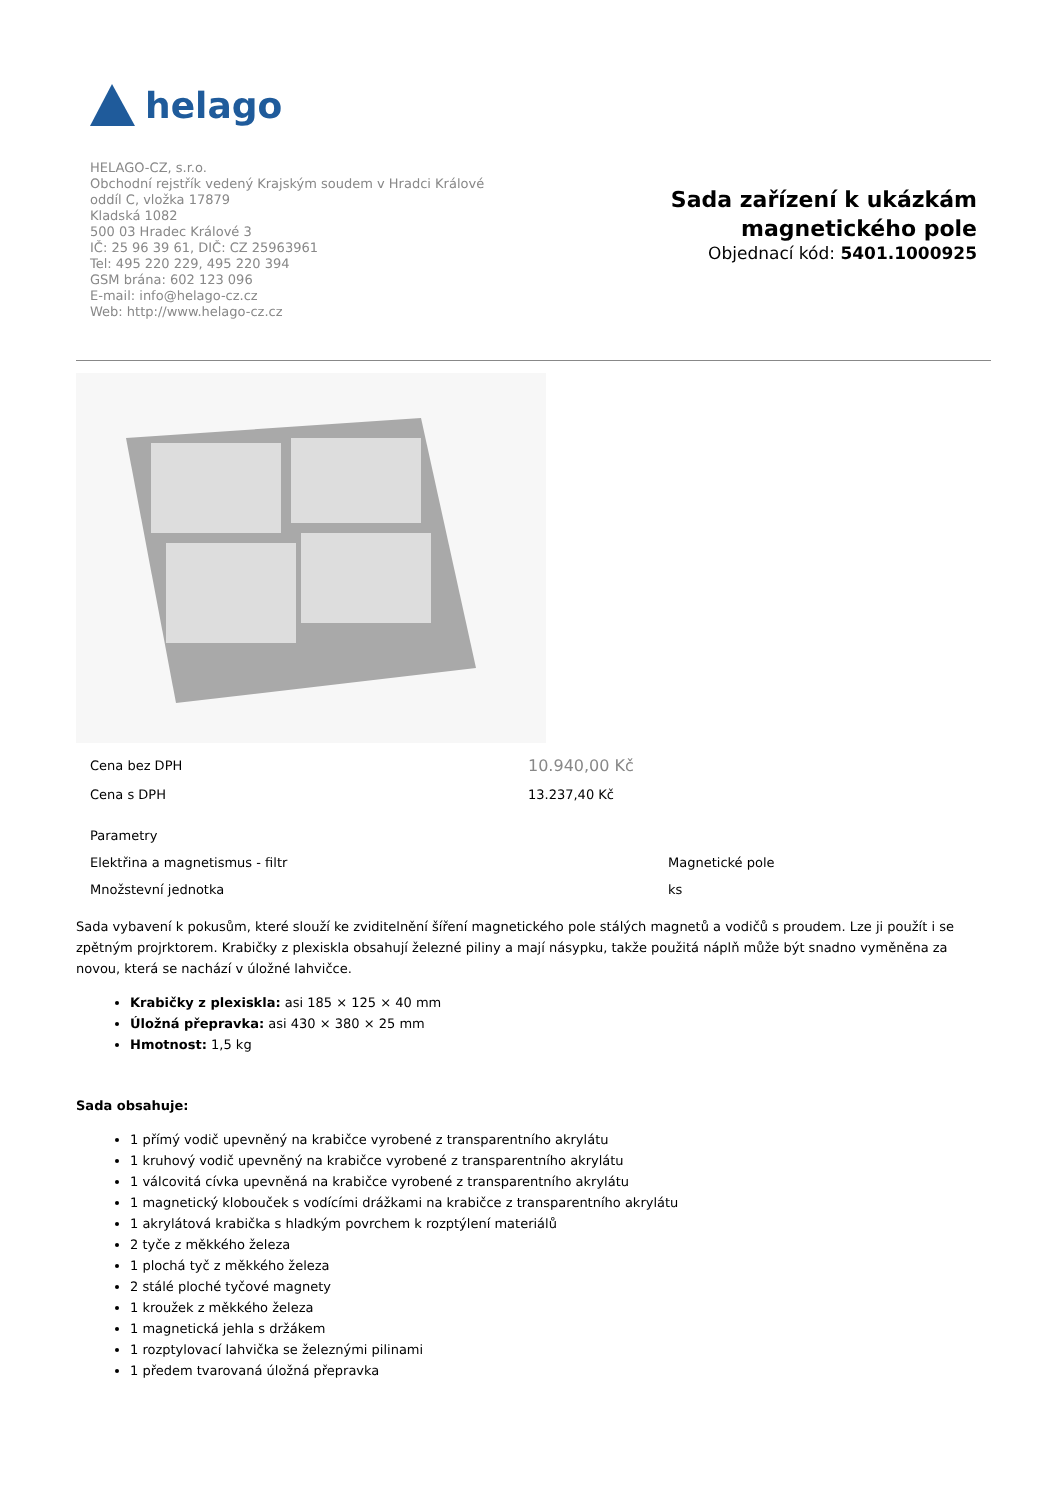helago
HELAGO-CZ, s.r.o.
Obchodní rejstřík vedený Krajským soudem v Hradci Králové
oddíl C, vložka 17879
Kladská 1082
500 03 Hradec Králové 3
IČ: 25 96 39 61, DIČ: CZ 25963961
Tel: 495 220 229, 495 220 394
GSM brána: 602 123 096
E-mail: info@helago-cz.cz
Web: http://www.helago-cz.cz
Sada zařízení k ukázkám
magnetického pole
Objednací kód: 5401.1000925
| Cena bez DPH | 10.940,00 Kč |
| Cena s DPH | 13.237,40 Kč |
| Parametry | |
| Elektřina a magnetismus - filtr | Magnetické pole |
| Množstevní jednotka | ks |
Sada vybavení k pokusům, které slouží ke zviditelnění šíření magnetického pole stálých magnetů a vodičů s proudem. Lze ji použít i se zpětným projrktorem. Krabičky z plexiskla obsahují železné piliny a mají násypku, takže použitá náplň může být snadno vyměněna za novou, která se nachází v úložné lahvičce.
Krabičky z plexiskla: asi 185 × 125 × 40 mm
Úložná přepravka: asi 430 × 380 × 25 mm
Hmotnost: 1,5 kg
Sada obsahuje:
1 přímý vodič upevněný na krabičce vyrobené z transparentního akrylátu
1 kruhový vodič upevněný na krabičce vyrobené z transparentního akrylátu
1 válcovitá cívka upevněná na krabičce vyrobené z transparentního akrylátu
1 magnetický klobouček s vodícími drážkami na krabičce z transparentního akrylátu
1 akrylátová krabička s hladkým povrchem k rozptýlení materiálů
2 tyče z měkkého železa
1 plochá tyč z měkkého železa
2 stálé ploché tyčové magnety
1 kroužek z měkkého železa
1 magnetická jehla s držákem
1 rozptylovací lahvička se železnými pilinami
1 předem tvarovaná úložná přepravka